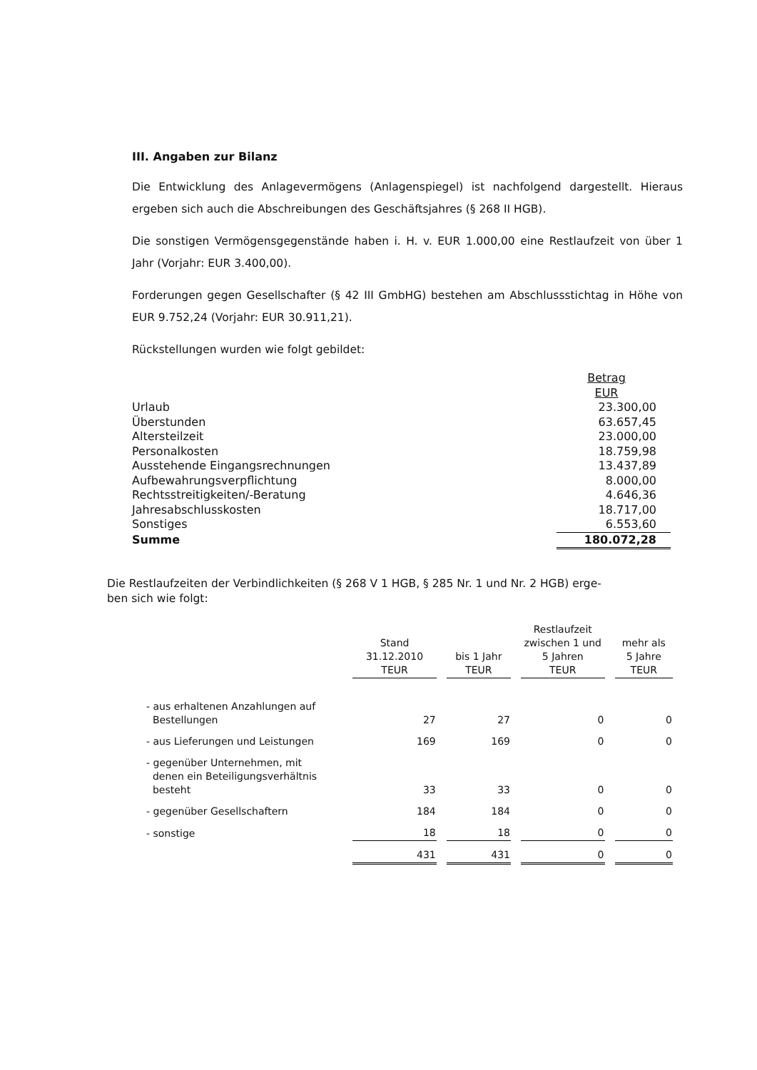III. Angaben zur Bilanz
Die Entwicklung des Anlagevermögens (Anlagenspiegel) ist nachfolgend dargestellt. Hieraus ergeben sich auch die Abschreibungen des Geschäftsjahres (§ 268 II HGB).
Die sonstigen Vermögensgegenstände haben i. H. v. EUR 1.000,00 eine Restlaufzeit von über 1 Jahr (Vorjahr: EUR 3.400,00).
Forderungen gegen Gesellschafter (§ 42 III GmbHG) bestehen am Abschlussstichtag in Höhe von EUR 9.752,24 (Vorjahr: EUR 30.911,21).
Rückstellungen wurden wie folgt gebildet:
| | Betrag EUR |
| Urlaub | 23.300,00 |
| Überstunden | 63.657,45 |
| Altersteilzeit | 23.000,00 |
| Personalkosten | 18.759,98 |
| Ausstehende Eingangsrechnungen | 13.437,89 |
| Aufbewahrungsverpflichtung | 8.000,00 |
| Rechtsstreitigkeiten/-Beratung | 4.646,36 |
| Jahresabschlusskosten | 18.717,00 |
| Sonstiges | 6.553,60 |
| Summe | 180.072,28 |
Die Restlaufzeiten der Verbindlichkeiten (§ 268 V 1 HGB, § 285 Nr. 1 und Nr. 2 HGB) erge-
ben sich wie folgt:
| | Stand 31.12.2010 TEUR | bis 1 Jahr TEUR | Restlaufzeit zwischen 1 und 5 Jahren TEUR | mehr als 5 Jahre TEUR |
| --- | --- | --- | --- | --- |
| - aus erhaltenen Anzahlungen auf Bestellungen | 27 | 27 | 0 | 0 |
| - aus Lieferungen und Leistungen | 169 | 169 | 0 | 0 |
| - gegenüber Unternehmen, mit denen ein Beteiligungsverhältnis besteht | 33 | 33 | 0 | 0 |
| - gegenüber Gesellschaftern | 184 | 184 | 0 | 0 |
| - sonstige | 18 | 18 | 0 | 0 |
| | 431 | 431 | 0 | 0 |